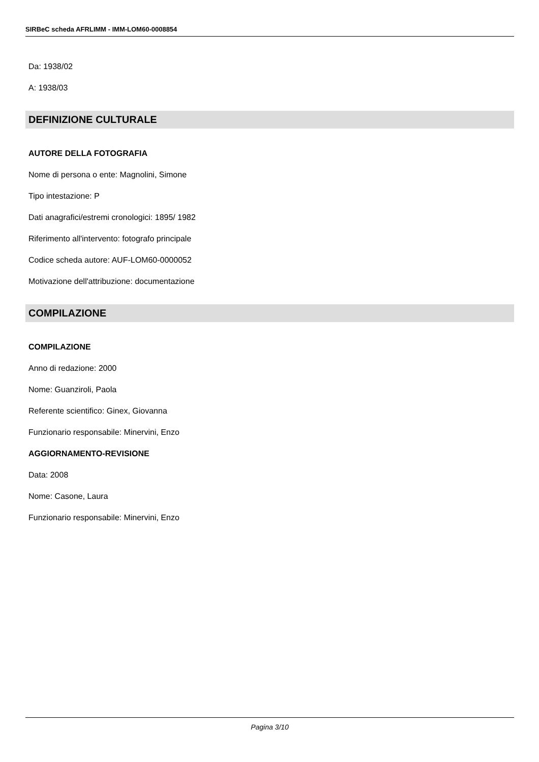SIRBeC scheda AFRLIMM - IMM-LOM60-0008854
Da: 1938/02
A: 1938/03
DEFINIZIONE CULTURALE
AUTORE DELLA FOTOGRAFIA
Nome di persona o ente: Magnolini, Simone
Tipo intestazione: P
Dati anagrafici/estremi cronologici: 1895/ 1982
Riferimento all'intervento: fotografo principale
Codice scheda autore: AUF-LOM60-0000052
Motivazione dell'attribuzione: documentazione
COMPILAZIONE
COMPILAZIONE
Anno di redazione: 2000
Nome: Guanziroli, Paola
Referente scientifico: Ginex, Giovanna
Funzionario responsabile: Minervini, Enzo
AGGIORNAMENTO-REVISIONE
Data: 2008
Nome: Casone, Laura
Funzionario responsabile: Minervini, Enzo
Pagina 3/10